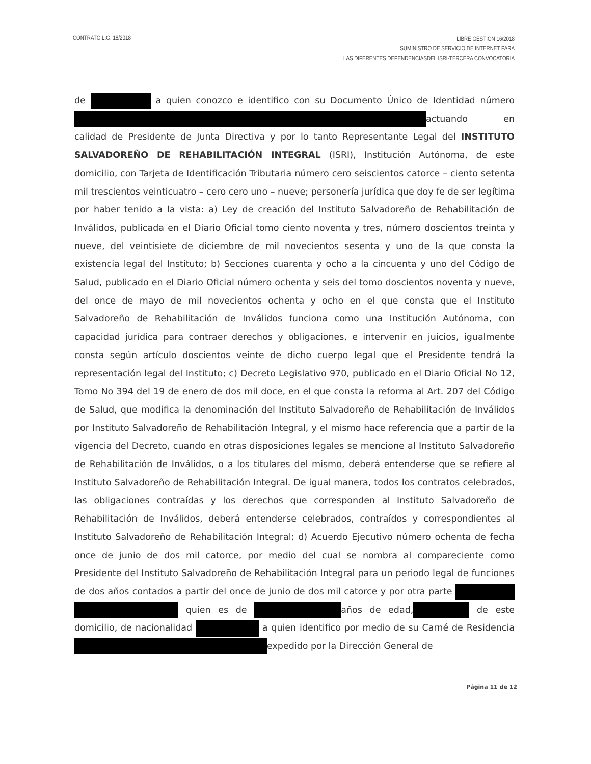CONTRATO L.G. 18/2018
LIBRE GESTION 16/2018
SUMINISTRO DE SERVICIO DE INTERNET PARA
LAS DIFERENTES DEPENDENCIASDEL ISRI-TERCERA CONVOCATORIA
de a quien conozco e identifico con su Documento Único de Identidad número actuando en calidad de Presidente de Junta Directiva y por lo tanto Representante Legal del INSTITUTO SALVADOREÑO DE REHABILITACIÓN INTEGRAL (ISRI), Institución Autónoma, de este domicilio, con Tarjeta de Identificación Tributaria número cero seiscientos catorce – ciento setenta mil trescientos veinticuatro – cero cero uno – nueve; personería jurídica que doy fe de ser legítima por haber tenido a la vista: a) Ley de creación del Instituto Salvadoreño de Rehabilitación de Inválidos, publicada en el Diario Oficial tomo ciento noventa y tres, número doscientos treinta y nueve, del veintisiete de diciembre de mil novecientos sesenta y uno de la que consta la existencia legal del Instituto; b) Secciones cuarenta y ocho a la cincuenta y uno del Código de Salud, publicado en el Diario Oficial número ochenta y seis del tomo doscientos noventa y nueve, del once de mayo de mil novecientos ochenta y ocho en el que consta que el Instituto Salvadoreño de Rehabilitación de Inválidos funciona como una Institución Autónoma, con capacidad jurídica para contraer derechos y obligaciones, e intervenir en juicios, igualmente consta según artículo doscientos veinte de dicho cuerpo legal que el Presidente tendrá la representación legal del Instituto; c) Decreto Legislativo 970, publicado en el Diario Oficial No 12, Tomo No 394 del 19 de enero de dos mil doce, en el que consta la reforma al Art. 207 del Código de Salud, que modifica la denominación del Instituto Salvadoreño de Rehabilitación de Inválidos por Instituto Salvadoreño de Rehabilitación Integral, y el mismo hace referencia que a partir de la vigencia del Decreto, cuando en otras disposiciones legales se mencione al Instituto Salvadoreño de Rehabilitación de Inválidos, o a los titulares del mismo, deberá entenderse que se refiere al Instituto Salvadoreño de Rehabilitación Integral. De igual manera, todos los contratos celebrados, las obligaciones contraídas y los derechos que corresponden al Instituto Salvadoreño de Rehabilitación de Inválidos, deberá entenderse celebrados, contraídos y correspondientes al Instituto Salvadoreño de Rehabilitación Integral; d) Acuerdo Ejecutivo número ochenta de fecha once de junio de dos mil catorce, por medio del cual se nombra al compareciente como Presidente del Instituto Salvadoreño de Rehabilitación Integral para un periodo legal de funciones de dos años contados a partir del once de junio de dos mil catorce y por otra parte quien es de años de edad, de este domicilio, de nacionalidad a quien identifico por medio de su Carné de Residencia expedido por la Dirección General de
Página 11 de 12